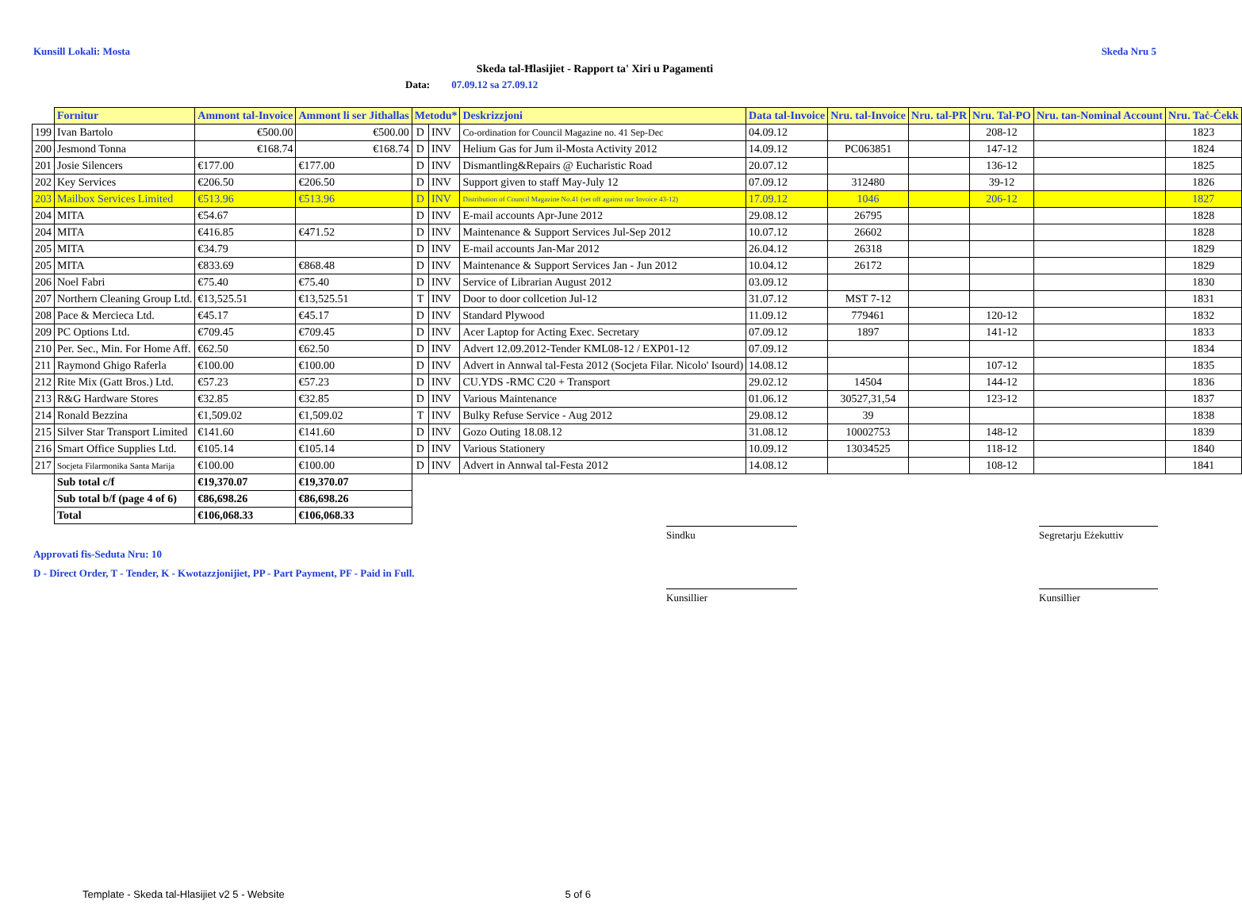Kunsill Lokali: Mosta Skeda Nru 5
Skeda tal-Ħlasijiet - Rapport ta' Xiri u Pagamenti
Data: 07.09.12 sa 27.09.12
| | Fornitur | Ammont tal-Invoice | Ammont li ser Jithallas | Metodu* | | Deskrizzjoni | Data tal-Invoice | Nru. tal-Invoice | Nru. tal-PR | Nru. Tal-PO | Nru. tan-Nominal Account | Nru. Taċ-Ċekk |
| 199 | Ivan Bartolo | €500.00 | €500.00 | D | INV | Co-ordination for Council Magazine no. 41 Sep-Dec | 04.09.12 | | | 208-12 | | 1823 |
| 200 | Jesmond Tonna | €168.74 | €168.74 | D | INV | Helium Gas for Jum il-Mosta Activity 2012 | 14.09.12 | PC063851 | | 147-12 | | 1824 |
| 201 | Josie Silencers | €177.00 | €177.00 | D | INV | Dismantling&Repairs @ Eucharistic Road | 20.07.12 | | | 136-12 | | 1825 |
| 202 | Key Services | €206.50 | €206.50 | D | INV | Support given to staff May-July 12 | 07.09.12 | 312480 | | 39-12 | | 1826 |
| 203 | Mailbox Services Limited | €513.96 | €513.96 | D | INV | Distribution of Council Magazine No.41 (set off against our Invoice 43-12) | 17.09.12 | 1046 | | 206-12 | | 1827 |
| 204 | MITA | €54.67 | | D | INV | E-mail accounts Apr-June 2012 | 29.08.12 | 26795 | | | | 1828 |
| 204 | MITA | €416.85 | €471.52 | D | INV | Maintenance & Support Services Jul-Sep 2012 | 10.07.12 | 26602 | | | | 1828 |
| 205 | MITA | €34.79 | | D | INV | E-mail accounts Jan-Mar 2012 | 26.04.12 | 26318 | | | | 1829 |
| 205 | MITA | €833.69 | €868.48 | D | INV | Maintenance & Support Services Jan - Jun 2012 | 10.04.12 | 26172 | | | | 1829 |
| 206 | Noel Fabri | €75.40 | €75.40 | D | INV | Service of Librarian August 2012 | 03.09.12 | | | | | 1830 |
| 207 | Northern Cleaning Group Ltd. | €13,525.51 | €13,525.51 | T | INV | Door to door collcetion Jul-12 | 31.07.12 | MST 7-12 | | | | 1831 |
| 208 | Pace & Mercieca Ltd. | €45.17 | €45.17 | D | INV | Standard Plywood | 11.09.12 | 779461 | | 120-12 | | 1832 |
| 209 | PC Options Ltd. | €709.45 | €709.45 | D | INV | Acer Laptop for Acting Exec. Secretary | 07.09.12 | 1897 | | 141-12 | | 1833 |
| 210 | Per. Sec., Min. For Home Aff. | €62.50 | €62.50 | D | INV | Advert 12.09.2012-Tender KML08-12 / EXP01-12 | 07.09.12 | | | | | 1834 |
| 211 | Raymond Ghigo Raferla | €100.00 | €100.00 | D | INV | Advert in Annwal tal-Festa 2012 (Socjeta Filar. Nicolo' Isourd) | 14.08.12 | | | 107-12 | | 1835 |
| 212 | Rite Mix (Gatt Bros.) Ltd. | €57.23 | €57.23 | D | INV | CU.YDS -RMC C20 + Transport | 29.02.12 | 14504 | | 144-12 | | 1836 |
| 213 | R&G Hardware Stores | €32.85 | €32.85 | D | INV | Various Maintenance | 01.06.12 | 30527,31,54 | | 123-12 | | 1837 |
| 214 | Ronald Bezzina | €1,509.02 | €1,509.02 | T | INV | Bulky Refuse Service - Aug 2012 | 29.08.12 | 39 | | | | 1838 |
| 215 | Silver Star Transport Limited | €141.60 | €141.60 | D | INV | Gozo Outing 18.08.12 | 31.08.12 | 10002753 | | 148-12 | | 1839 |
| 216 | Smart Office Supplies Ltd. | €105.14 | €105.14 | D | INV | Various Stationery | 10.09.12 | 13034525 | | 118-12 | | 1840 |
| 217 | Socjeta Filarmonika Santa Marija | €100.00 | €100.00 | D | INV | Advert in Annwal tal-Festa 2012 | 14.08.12 | | | 108-12 | | 1841 |
| | Sub total c/f | €19,370.07 | €19,370.07 | | | | | | | | | |
| | Sub total b/f (page 4 of 6) | €86,698.26 | €86,698.26 | | | | | | | | | |
| | Total | €106,068.33 | €106,068.33 | | | | | | | | | |
Approvati fis-Seduta Nru: 10
D - Direct Order, T - Tender, K - Kwotazzjonijiet, PP - Part Payment, PF - Paid in Full.
Sindku
Segretarju Eżekuttiv
Kunsillier
Kunsillier
Template - Skeda tal-Hlasijiet v2 5 - Website 5 of 6